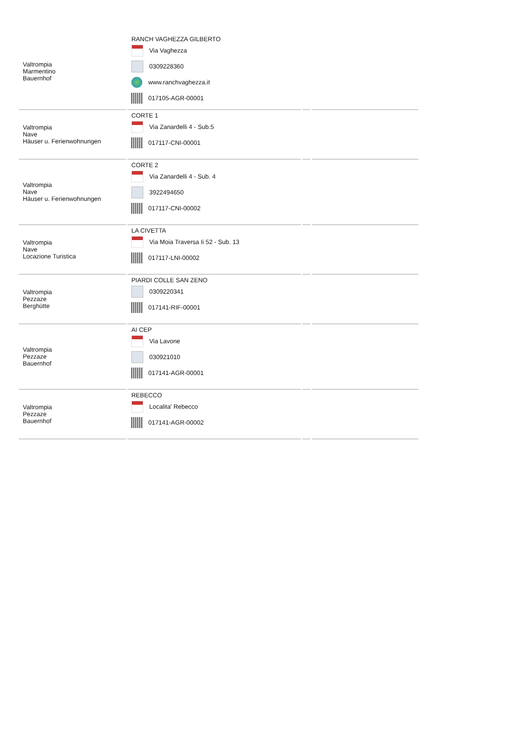| Valtrompia Marmentino Bauernhof | RANCH VAGHEZZA GILBERTO Via Vaghezza 0309228360 www.ranchvaghezza.it 017105-AGR-00001 | | |
| Valtrompia Nave Häuser u. Ferienwohnungen | CORTE 1 Via Zanardelli 4 - Sub.5 017117-CNI-00001 | | |
| Valtrompia Nave Häuser u. Ferienwohnungen | CORTE 2 Via Zanardelli 4 - Sub. 4 3922494650 017117-CNI-00002 | | |
| Valtrompia Nave Locazione Turistica | LA CIVETTA Via Moia Traversa Ii 52 - Sub. 13 017117-LNI-00002 | | |
| Valtrompia Pezzaze Berghütte | PIARDI COLLE SAN ZENO 0309220341 017141-RIF-00001 | | |
| Valtrompia Pezzaze Bauernhof | AI CEP Via Lavone 030921010 017141-AGR-00001 | | |
| Valtrompia Pezzaze Bauernhof | REBECCO Localita' Rebecco 017141-AGR-00002 | | |